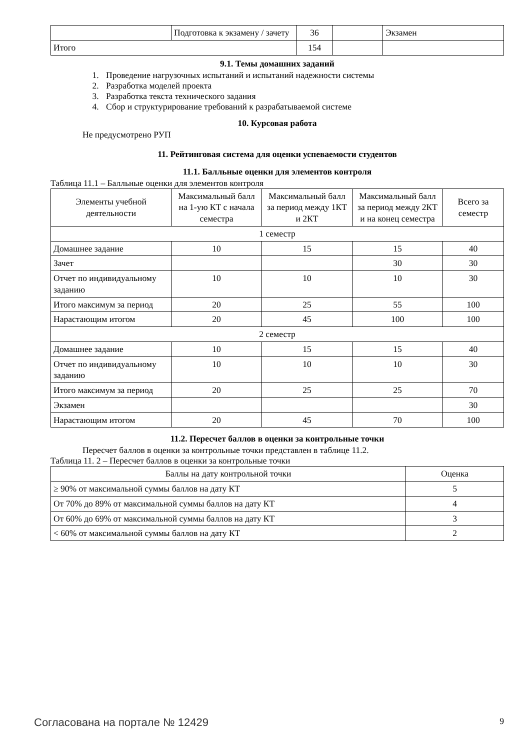| | Подготовка к экзамену / зачету | 36 | | Экзамен |
| Итого | | 154 | | |
9.1. Темы домашних заданий
1. Проведение нагрузочных испытаний и испытаний надежности системы
2. Разработка моделей проекта
3. Разработка текста технического задания
4. Сбор и структурирование требований к разрабатываемой системе
10. Курсовая работа
Не предусмотрено РУП
11. Рейтинговая система для оценки успеваемости студентов
11.1. Балльные оценки для элементов контроля
Таблица 11.1 – Балльные оценки для элементов контроля
| Элементы учебной деятельности | Максимальный балл на 1-ую КТ с начала семестра | Максимальный балл за период между 1КТ и 2КТ | Максимальный балл за период между 2КТ и на конец семестра | Всего за семестр |
| --- | --- | --- | --- | --- |
| 1 семестр | | | | |
| Домашнее задание | 10 | 15 | 15 | 40 |
| Зачет | | | 30 | 30 |
| Отчет по индивидуальному заданию | 10 | 10 | 10 | 30 |
| Итого максимум за период | 20 | 25 | 55 | 100 |
| Нарастающим итогом | 20 | 45 | 100 | 100 |
| 2 семестр | | | | |
| Домашнее задание | 10 | 15 | 15 | 40 |
| Отчет по индивидуальному заданию | 10 | 10 | 10 | 30 |
| Итого максимум за период | 20 | 25 | 25 | 70 |
| Экзамен | | | | 30 |
| Нарастающим итогом | 20 | 45 | 70 | 100 |
11.2. Пересчет баллов в оценки за контрольные точки
Пересчет баллов в оценки за контрольные точки представлен в таблице 11.2.
Таблица 11. 2 – Пересчет баллов в оценки за контрольные точки
| Баллы на дату контрольной точки | Оценка |
| --- | --- |
| ≥ 90% от максимальной суммы баллов на дату КТ | 5 |
| От 70% до 89% от максимальной суммы баллов на дату КТ | 4 |
| От 60% до 69% от максимальной суммы баллов на дату КТ | 3 |
| < 60% от максимальной суммы баллов на дату КТ | 2 |
Согласована на портале № 12429 9